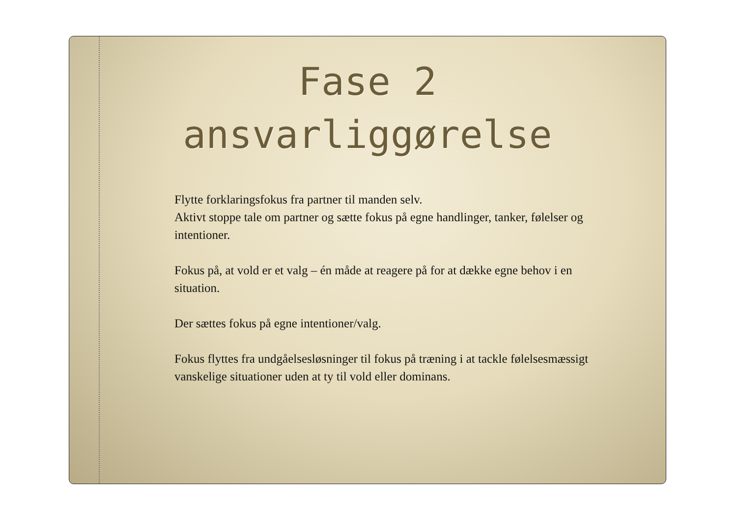Fase 2
ansvarliggørelse
Flytte forklaringsfokus fra partner til manden selv.
Aktivt stoppe tale om partner og sætte fokus på egne handlinger, tanker, følelser og intentioner.
Fokus på, at vold er et valg – én måde at reagere på for at dække egne behov i en situation.
Der sættes fokus på egne intentioner/valg.
Fokus flyttes fra undgåelsesløsninger til fokus på træning i at tackle følelsesmæssigt vanskelige situationer uden at ty til vold eller dominans.